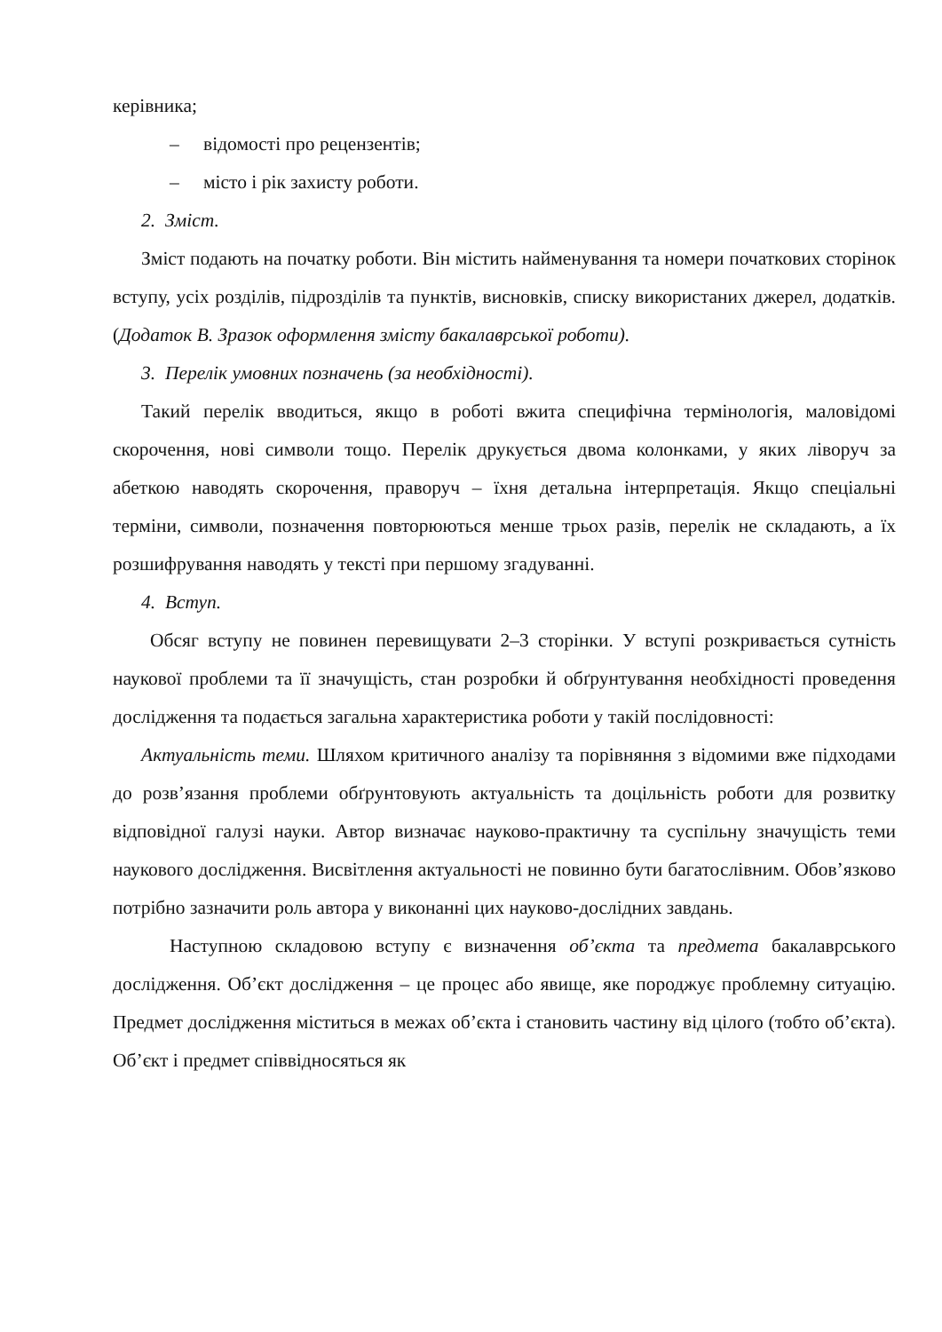керівника;
– відомості про рецензентів;
– місто і рік захисту роботи.
2. Зміст.
Зміст подають на початку роботи. Він містить найменування та номери початкових сторінок вступу, усіх розділів, підрозділів та пунктів, висновків, списку використаних джерел, додатків. (Додаток В. Зразок оформлення змісту бакалаврської роботи).
3. Перелік умовних позначень (за необхідності).
Такий перелік вводиться, якщо в роботі вжита специфічна термінологія, маловідомі скорочення, нові символи тощо. Перелік друкується двома колонками, у яких ліворуч за абеткою наводять скорочення, праворуч – їхня детальна інтерпретація. Якщо спеціальні терміни, символи, позначення повторюються менше трьох разів, перелік не складають, а їх розшифрування наводять у тексті при першому згадуванні.
4. Вступ.
Обсяг вступу не повинен перевищувати 2–3 сторінки. У вступі розкривається сутність наукової проблеми та її значущість, стан розробки й обґрунтування необхідності проведення дослідження та подається загальна характеристика роботи у такій послідовності:
Актуальність теми. Шляхом критичного аналізу та порівняння з відомими вже підходами до розв’язання проблеми обґрунтовують актуальність та доцільність роботи для розвитку відповідної галузі науки. Автор визначає науково-практичну та суспільну значущість теми наукового дослідження. Висвітлення актуальності не повинно бути багатослівним. Обов’язково потрібно зазначити роль автора у виконанні цих науково-дослідних завдань.
Наступною складовою вступу є визначення об’єкта та предмета бакалаврського дослідження. Об’єкт дослідження – це процес або явище, яке породжує проблемну ситуацію. Предмет дослідження міститься в межах об’єкта і становить частину від цілого (тобто об’єкта). Об’єкт і предмет співвідносяться як